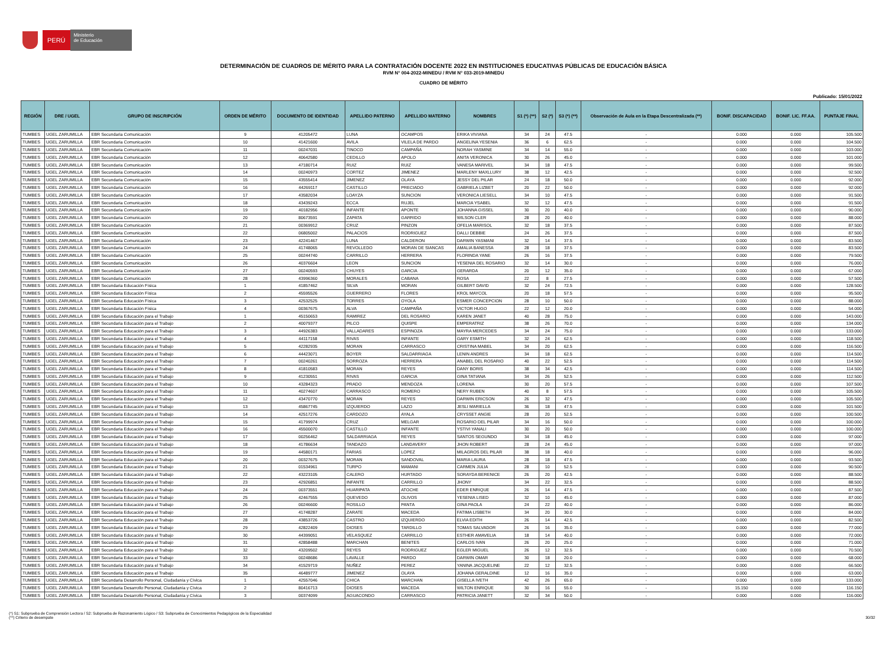PERÚ
Ministerio
de Educación
DETERMINACIÓN DE CUADROS DE MÉRITO PARA LA CONTRATACIÓN DOCENTE 2022 EN INSTITUCIONES EDUCATIVAS PÚBLICAS DE EDUCACIÓN BÁSICA
RVM N° 004-2022-MINEDU / RVM N° 033-2019-MINEDU
CUADRO DE MÉRITO
Publicado: 15/01/2022
| REGIÓN | DRE / UGEL | GRUPO DE INSCRIPCIÓN | ORDEN DE MÉRITO | DOCUMENTO DE IDENTIDAD | APELLIDO PATERNO | APELLIDO MATERNO | NOMBRES | S1 (*) (**) | S2 (*) | S3 (*) (**) | Observación de Aula en la Etapa Descentralizada (**) | BONIF. DISCAPACIDAD | BONIF. LIC. FF.AA. | PUNTAJE FINAL |
| --- | --- | --- | --- | --- | --- | --- | --- | --- | --- | --- | --- | --- | --- | --- |
| TUMBES | UGEL ZARUMILLA | EBR Secundaria Comunicación | 9 | 41205472 | LUNA | OCAMPOS | ERIKA VIVIANA | 34 | 24 | 47.5 | - | 0.000 | 0.000 | 105.500 |
| TUMBES | UGEL ZARUMILLA | EBR Secundaria Comunicación | 10 | 41421600 | AVILA | VILELA DE PARDO | ANGELINA YESENIA | 36 | 6 | 62.5 | - | 0.000 | 0.000 | 104.500 |
| TUMBES | UGEL ZARUMILLA | EBR Secundaria Comunicación | 11 | 00247031 | TINOCO | CAMPAÑA | NORAH YASMINE | 34 | 14 | 55.0 | - | 0.000 | 0.000 | 103.000 |
| TUMBES | UGEL ZARUMILLA | EBR Secundaria Comunicación | 12 | 40642580 | CEDILLO | APOLO | ANITA VERONICA | 30 | 26 | 45.0 | - | 0.000 | 0.000 | 101.000 |
| TUMBES | UGEL ZARUMILLA | EBR Secundaria Comunicación | 13 | 47180714 | RUIZ | RUIZ | VANESA MARIVEL | 34 | 18 | 47.5 | - | 0.000 | 0.000 | 99.500 |
| TUMBES | UGEL ZARUMILLA | EBR Secundaria Comunicación | 14 | 00240973 | CORTEZ | JIMENEZ | MARLENY MAXLLURY | 38 | 12 | 42.5 | - | 0.000 | 0.000 | 92.500 |
| TUMBES | UGEL ZARUMILLA | EBR Secundaria Comunicación | 15 | 43555414 | JIMENEZ | OLAYA | JESSY DEL PILAR | 24 | 18 | 50.0 | - | 0.000 | 0.000 | 92.000 |
| TUMBES | UGEL ZARUMILLA | EBR Secundaria Comunicación | 16 | 44269117 | CASTILLO | PRECIADO | GABRIELA LIZBET | 20 | 22 | 50.0 | - | 0.000 | 0.000 | 92.000 |
| TUMBES | UGEL ZARUMILLA | EBR Secundaria Comunicación | 17 | 43582034 | LOAYZA | SUNCION | VERONICA LIESELL | 34 | 10 | 47.5 | - | 0.000 | 0.000 | 91.500 |
| TUMBES | UGEL ZARUMILLA | EBR Secundaria Comunicación | 18 | 43439243 | ECCA | RUJEL | MARCIA YSABEL | 32 | 12 | 47.5 | - | 0.000 | 0.000 | 91.500 |
| TUMBES | UGEL ZARUMILLA | EBR Secundaria Comunicación | 19 | 40182956 | INFANTE | APONTE | JOHANNA GISSEL | 30 | 20 | 40.0 | - | 0.000 | 0.000 | 90.000 |
| TUMBES | UGEL ZARUMILLA | EBR Secundaria Comunicación | 20 | 80673591 | ZAPATA | GARRIDO | WILSON CLER | 28 | 20 | 40.0 | - | 0.000 | 0.000 | 88.000 |
| TUMBES | UGEL ZARUMILLA | EBR Secundaria Comunicación | 21 | 00369912 | CRUZ | PINZON | OFELIA MARISOL | 32 | 18 | 37.5 | - | 0.000 | 0.000 | 87.500 |
| TUMBES | UGEL ZARUMILLA | EBR Secundaria Comunicación | 22 | 06805002 | PALACIOS | RODRIGUEZ | DALLI DEBBIE | 24 | 26 | 37.5 | - | 0.000 | 0.000 | 87.500 |
| TUMBES | UGEL ZARUMILLA | EBR Secundaria Comunicación | 23 | 42241467 | LUNA | CALDERON | DARWIN YASMANI | 32 | 14 | 37.5 | - | 0.000 | 0.000 | 83.500 |
| TUMBES | UGEL ZARUMILLA | EBR Secundaria Comunicación | 24 | 41748065 | REVOLLEDO | MORAN DE SIANCAS | AMALIA BANESSA | 28 | 18 | 37.5 | - | 0.000 | 0.000 | 83.500 |
| TUMBES | UGEL ZARUMILLA | EBR Secundaria Comunicación | 25 | 00244740 | CARRILLO | HERRERA | FLORINDA YANE | 26 | 16 | 37.5 | - | 0.000 | 0.000 | 79.500 |
| TUMBES | UGEL ZARUMILLA | EBR Secundaria Comunicación | 26 | 40376604 | LEON | SUNCION | YESENIA DEL ROSARIO | 32 | 14 | 30.0 | - | 0.000 | 0.000 | 76.000 |
| TUMBES | UGEL ZARUMILLA | EBR Secundaria Comunicación | 27 | 00240593 | CHUYES | GARCIA | GERARDA | 20 | 12 | 35.0 | - | 0.000 | 0.000 | 67.000 |
| TUMBES | UGEL ZARUMILLA | EBR Secundaria Comunicación | 28 | 43996360 | MORALES | CABANA | ROSA | 22 | 8 | 27.5 | - | 0.000 | 0.000 | 57.500 |
| TUMBES | UGEL ZARUMILLA | EBR Secundaria Educación Física | 1 | 41857462 | SILVA | MORAN | GILBERT DAVID | 32 | 24 | 72.5 | - | 0.000 | 0.000 | 128.500 |
| TUMBES | UGEL ZARUMILLA | EBR Secundaria Educación Física | 2 | 45595526 | GUERRERO | FLORES | KROL MAYCOL | 20 | 18 | 57.5 | - | 0.000 | 0.000 | 95.500 |
| TUMBES | UGEL ZARUMILLA | EBR Secundaria Educación Física | 3 | 42532525 | TORRES | OYOLA | ESMER CONCEPCION | 28 | 10 | 50.0 | - | 0.000 | 0.000 | 88.000 |
| TUMBES | UGEL ZARUMILLA | EBR Secundaria Educación Física | 4 | 00367675 | ALVA | CAMPAÑA | VICTOR HUGO | 22 | 12 | 20.0 | - | 0.000 | 0.000 | 54.000 |
| TUMBES | UGEL ZARUMILLA | EBR Secundaria Educación para el Trabajo | 1 | 45150653 | RAMIREZ | DEL ROSARIO | KAREN JANET | 40 | 28 | 75.0 | - | 0.000 | 0.000 | 143.000 |
| TUMBES | UGEL ZARUMILLA | EBR Secundaria Educación para el Trabajo | 2 | 40079377 | PILCO | QUISPE | EMPERATRIZ | 38 | 26 | 70.0 | - | 0.000 | 0.000 | 134.000 |
| TUMBES | UGEL ZARUMILLA | EBR Secundaria Educación para el Trabajo | 3 | 44926383 | VALLADARES | ESPINOZA | MAYRA MERCEDES | 34 | 24 | 75.0 | - | 0.000 | 0.000 | 133.000 |
| TUMBES | UGEL ZARUMILLA | EBR Secundaria Educación para el Trabajo | 4 | 44117158 | RIVAS | INFANTE | GARY ESMITH | 32 | 24 | 62.5 | - | 0.000 | 0.000 | 118.500 |
| TUMBES | UGEL ZARUMILLA | EBR Secundaria Educación para el Trabajo | 5 | 42282935 | MORAN | CARRASCO | CRISTINA MABEL | 34 | 20 | 62.5 | - | 0.000 | 0.000 | 116.500 |
| TUMBES | UGEL ZARUMILLA | EBR Secundaria Educación para el Trabajo | 6 | 44423071 | BOYER | SALDARRIAGA | LENIN ANDRES | 34 | 18 | 62.5 | - | 0.000 | 0.000 | 114.500 |
| TUMBES | UGEL ZARUMILLA | EBR Secundaria Educación para el Trabajo | 7 | 00240261 | SORROZA | HERRERA | ANABEL DEL ROSARIO | 40 | 22 | 52.5 | - | 0.000 | 0.000 | 114.500 |
| TUMBES | UGEL ZARUMILLA | EBR Secundaria Educación para el Trabajo | 8 | 41810583 | MORAN | REYES | DANY BORIS | 38 | 34 | 42.5 | - | 0.000 | 0.000 | 114.500 |
| TUMBES | UGEL ZARUMILLA | EBR Secundaria Educación para el Trabajo | 9 | 41230551 | RIVAS | GARCIA | GINA TATIANA | 34 | 26 | 52.5 | - | 0.000 | 0.000 | 112.500 |
| TUMBES | UGEL ZARUMILLA | EBR Secundaria Educación para el Trabajo | 10 | 43284323 | PRADO | MENDOZA | LORENA | 30 | 20 | 57.5 | - | 0.000 | 0.000 | 107.500 |
| TUMBES | UGEL ZARUMILLA | EBR Secundaria Educación para el Trabajo | 11 | 40274607 | CARRASCO | ROMERO | NERY RUBEN | 40 | 8 | 57.5 | - | 0.000 | 0.000 | 105.500 |
| TUMBES | UGEL ZARUMILLA | EBR Secundaria Educación para el Trabajo | 12 | 43470770 | MORAN | REYES | DARWIN ERICSON | 26 | 32 | 47.5 | - | 0.000 | 0.000 | 105.500 |
| TUMBES | UGEL ZARUMILLA | EBR Secundaria Educación para el Trabajo | 13 | 45867745 | IZQUIERDO | LAZO | JESLI MARIELLA | 36 | 18 | 47.5 | - | 0.000 | 0.000 | 101.500 |
| TUMBES | UGEL ZARUMILLA | EBR Secundaria Educación para el Trabajo | 14 | 42517276 | CARDOZO | AYALA | CRYSSET ANGIE | 28 | 20 | 52.5 | - | 0.000 | 0.000 | 100.500 |
| TUMBES | UGEL ZARUMILLA | EBR Secundaria Educación para el Trabajo | 15 | 41799974 | CRUZ | MELGAR | ROSARIO DEL PILAR | 34 | 16 | 50.0 | - | 0.000 | 0.000 | 100.000 |
| TUMBES | UGEL ZARUMILLA | EBR Secundaria Educación para el Trabajo | 16 | 45500070 | CASTILLO | INFANTE | YSTIVI YANALI | 30 | 20 | 50.0 | - | 0.000 | 0.000 | 100.000 |
| TUMBES | UGEL ZARUMILLA | EBR Secundaria Educación para el Trabajo | 17 | 00256462 | SALDARRIAGA | REYES | SANTOS SEGUNDO | 34 | 18 | 45.0 | - | 0.000 | 0.000 | 97.000 |
| TUMBES | UGEL ZARUMILLA | EBR Secundaria Educación para el Trabajo | 18 | 41786634 | TANDAZO | LANDAVERY | JHON ROBERT | 28 | 24 | 45.0 | - | 0.000 | 0.000 | 97.000 |
| TUMBES | UGEL ZARUMILLA | EBR Secundaria Educación para el Trabajo | 19 | 44580171 | FARIAS | LOPEZ | MILAGROS DEL PILAR | 38 | 18 | 40.0 | - | 0.000 | 0.000 | 96.000 |
| TUMBES | UGEL ZARUMILLA | EBR Secundaria Educación para el Trabajo | 20 | 00327675 | MORAN | SANDOVAL | MARIA LAURA | 28 | 18 | 47.5 | - | 0.000 | 0.000 | 93.500 |
| TUMBES | UGEL ZARUMILLA | EBR Secundaria Educación para el Trabajo | 21 | 01534961 | TURPO | MAMANI | CARMEN JULIA | 28 | 10 | 52.5 | - | 0.000 | 0.000 | 90.500 |
| TUMBES | UGEL ZARUMILLA | EBR Secundaria Educación para el Trabajo | 22 | 43223105 | CALERO | HURTADO | SORAYDA BERENICE | 26 | 20 | 42.5 | - | 0.000 | 0.000 | 88.500 |
| TUMBES | UGEL ZARUMILLA | EBR Secundaria Educación para el Trabajo | 23 | 42926851 | INFANTE | CARRILLO | JHONY | 34 | 22 | 32.5 | - | 0.000 | 0.000 | 88.500 |
| TUMBES | UGEL ZARUMILLA | EBR Secundaria Educación para el Trabajo | 24 | 00373551 | HUARIPATA | ATOCHE | EDER ENRIQUE | 26 | 14 | 47.5 | - | 0.000 | 0.000 | 87.500 |
| TUMBES | UGEL ZARUMILLA | EBR Secundaria Educación para el Trabajo | 25 | 42467555 | QUEVEDO | OLIVOS | YESENIA LISED | 32 | 10 | 45.0 | - | 0.000 | 0.000 | 87.000 |
| TUMBES | UGEL ZARUMILLA | EBR Secundaria Educación para el Trabajo | 26 | 00246600 | ROSILLO | PANTA | GINA PAOLA | 24 | 22 | 40.0 | - | 0.000 | 0.000 | 86.000 |
| TUMBES | UGEL ZARUMILLA | EBR Secundaria Educación para el Trabajo | 27 | 41748287 | ZARATE | MACEDA | FATIMA LISBETH | 34 | 20 | 30.0 | - | 0.000 | 0.000 | 84.000 |
| TUMBES | UGEL ZARUMILLA | EBR Secundaria Educación para el Trabajo | 28 | 43853726 | CASTRO | IZQUIERDO | ELVIA EDITH | 26 | 14 | 42.5 | - | 0.000 | 0.000 | 82.500 |
| TUMBES | UGEL ZARUMILLA | EBR Secundaria Educación para el Trabajo | 29 | 42822409 | DIOSES | TARDILLO | TOMAS SALVADOR | 26 | 16 | 35.0 | - | 0.000 | 0.000 | 77.000 |
| TUMBES | UGEL ZARUMILLA | EBR Secundaria Educación para el Trabajo | 30 | 44399051 | VELASQUEZ | CARRILLO | ESTHER AMAVELIA | 18 | 14 | 40.0 | - | 0.000 | 0.000 | 72.000 |
| TUMBES | UGEL ZARUMILLA | EBR Secundaria Educación para el Trabajo | 31 | 42858488 | MARCHAN | BENITES | CARLOS IVAN | 26 | 20 | 25.0 | - | 0.000 | 0.000 | 71.000 |
| TUMBES | UGEL ZARUMILLA | EBR Secundaria Educación para el Trabajo | 32 | 43209502 | REYES | RODRIGUEZ | EGLER MIGUEL | 26 | 12 | 32.5 | - | 0.000 | 0.000 | 70.500 |
| TUMBES | UGEL ZARUMILLA | EBR Secundaria Educación para el Trabajo | 33 | 00248686 | LAVALLE | PARDO | DARWIN OMAR | 30 | 18 | 20.0 | - | 0.000 | 0.000 | 68.000 |
| TUMBES | UGEL ZARUMILLA | EBR Secundaria Educación para el Trabajo | 34 | 41529719 | NUÑEZ | PEREZ | YANINA JACQUELINE | 22 | 12 | 32.5 | - | 0.000 | 0.000 | 66.500 |
| TUMBES | UGEL ZARUMILLA | EBR Secundaria Educación para el Trabajo | 35 | 46489777 | JIMENEZ | OLAYA | JOHANA GERALDINE | 12 | 16 | 35.0 | - | 0.000 | 0.000 | 63.000 |
| TUMBES | UGEL ZARUMILLA | EBR Secundaria Desarrollo Personal, Ciudadanía y Cívica | 1 | 42557046 | CHICA | MARCHAN | GISELLA IVETH | 42 | 26 | 65.0 | - | 0.000 | 0.000 | 133.000 |
| TUMBES | UGEL ZARUMILLA | EBR Secundaria Desarrollo Personal, Ciudadanía y Cívica | 2 | 80416713 | DIOSES | MACEDA | WILTON ENRIQUE | 30 | 16 | 55.0 | - | 15.150 | 0.000 | 116.150 |
| TUMBES | UGEL ZARUMILLA | EBR Secundaria Desarrollo Personal, Ciudadanía y Cívica | 3 | 00374099 | AGUACONDO | CARRASCO | PATRICIA JANETT | 32 | 34 | 50.0 | - | 0.000 | 0.000 | 116.000 |
(*) S1: Subprueba de Comprensión Lectora / S2: Subprueba de Razonamiento Lógico / S3: Subprueba de Conocimientos Pedagógicos de la Especialidad
(**) Criterio de desempate
30/32